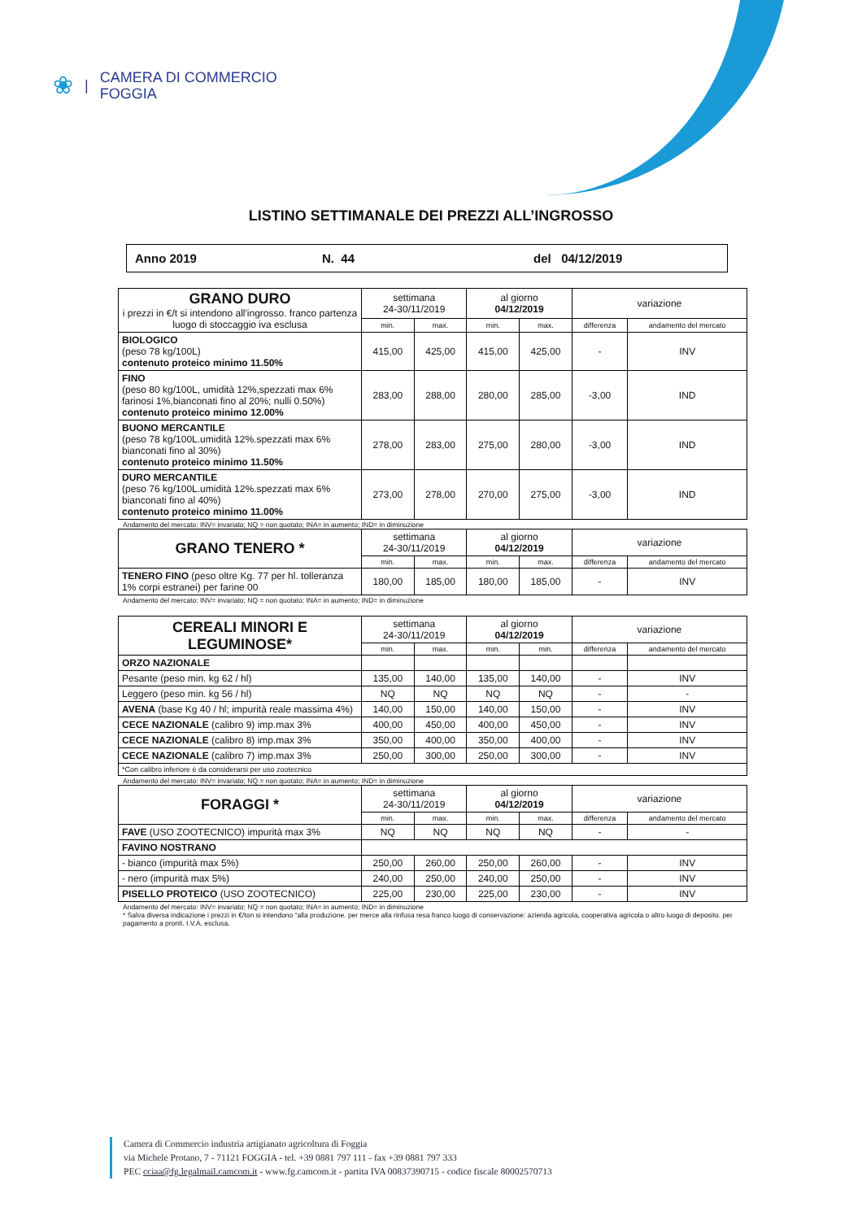❀ | CAMERA DI COMMERCIO
FOGGIA
LISTINO SETTIMANALE DEI PREZZI ALL’INGROSSO
Anno 2019 N. 44 del 04/12/2019
| GRANO DURO i prezzi in €/t si intendono all'ingrosso. franco partenza luogo di stoccaggio iva esclusa | settimana 24-30/11/2019 | | al giorno 04/12/2019 | | variazione | |
| | min. | max. | min. | max. | differenza | andamento del mercato |
| BIOLOGICO (peso 78 kg/100L) contenuto proteico minimo 11.50% | 415,00 | 425,00 | 415,00 | 425,00 | - | INV |
| FINO (peso 80 kg/100L, umidità 12%,spezzati max 6% farinosi 1%,bianconati fino al 20%; nulli 0.50%) contenuto proteico minimo 12.00% | 283,00 | 288,00 | 280,00 | 285,00 | -3,00 | IND |
| BUONO MERCANTILE (peso 78 kg/100L.umidità 12%.spezzati max 6% bianconati fino al 30%) contenuto proteico minimo 11.50% | 278,00 | 283,00 | 275,00 | 280,00 | -3,00 | IND |
| DURO MERCANTILE (peso 76 kg/100L.umidità 12%.spezzati max 6% bianconati fino al 40%) contenuto proteico minimo 11.00% | 273,00 | 278,00 | 270,00 | 275,00 | -3,00 | IND |
Andamento del mercato: INV= invariato; NQ = non quotato; INA= in aumento; IND= in diminuzione
| GRANO TENERO * | settimana 24-30/11/2019 | | al giorno 04/12/2019 | | variazione | |
| | min. | max. | min. | max. | differenza | andamento del mercato |
| TENERO FINO (peso oltre Kg. 77 per hl. tolleranza 1% corpi estranei) per farine 00 | 180,00 | 185,00 | 180,00 | 185,00 | - | INV |
Andamento del mercato: INV= invariato; NQ = non quotato; INA= in aumento; IND= in diminuzione
| CEREALI MINORI E LEGUMINOSE* | settimana 24-30/11/2019 | | al giorno 04/12/2019 | | variazione | |
| | min. | max. | min. | min. | differenza | andamento del mercato |
| ORZO NAZIONALE | | | | | | |
| Pesante (peso min. kg 62 / hl) | 135,00 | 140,00 | 135,00 | 140,00 | - | INV |
| Leggero (peso min. kg 56 / hl) | NQ | NQ | NQ | NQ | - | - |
| AVENA (base Kg 40 / hl; impurità reale massima 4%) | 140,00 | 150,00 | 140,00 | 150,00 | - | INV |
| CECE NAZIONALE (calibro 9) imp.max 3% | 400,00 | 450,00 | 400,00 | 450,00 | - | INV |
| CECE NAZIONALE (calibro 8) imp.max 3% | 350,00 | 400,00 | 350,00 | 400,00 | - | INV |
| CECE NAZIONALE (calibro 7) imp.max 3% | 250,00 | 300,00 | 250,00 | 300,00 | - | INV |
| *Con calibro inferiore è da considerarsi per uso zootecnico | | | | | | |
Andamento del mercato: INV= invariato; NQ = non quotato; INA= in aumento; IND= in diminuzione
| FORAGGI * | settimana 24-30/11/2019 | | al giorno 04/12/2019 | | variazione | |
| | min. | max. | min. | max. | differenza | andamento del mercato |
| FAVE (USO ZOOTECNICO) impurità max 3% | NQ | NQ | NQ | NQ | - | - |
| FAVINO NOSTRANO | | | | | | |
| - bianco (impurità max 5%) | 250,00 | 260,00 | 250,00 | 260,00 | - | INV |
| - nero (impurità max 5%) | 240,00 | 250,00 | 240,00 | 250,00 | - | INV |
| PISELLO PROTEICO (USO ZOOTECNICO) | 225,00 | 230,00 | 225,00 | 230,00 | - | INV |
Andamento del mercato: INV= invariato; NQ = non quotato; INA= in aumento; IND= in diminuzione
* Salva diversa indicazione i prezzi in €/ton si intendono “alla produzione. per merce alla rinfusa resa franco luogo di conservazione: azienda agricola, cooperativa agricola o altro luogo di deposito. per pagamento a pronti. I.V.A. esclusa.
Camera di Commercio industria artigianato agricoltura di Foggia
via Michele Protano, 7 - 71121 FOGGIA - tel. +39 0881 797 111 - fax +39 0881 797 333
PEC cciaa@fg.legalmail.camcom.it - www.fg.camcom.it - partita IVA 00837390715 - codice fiscale 80002570713